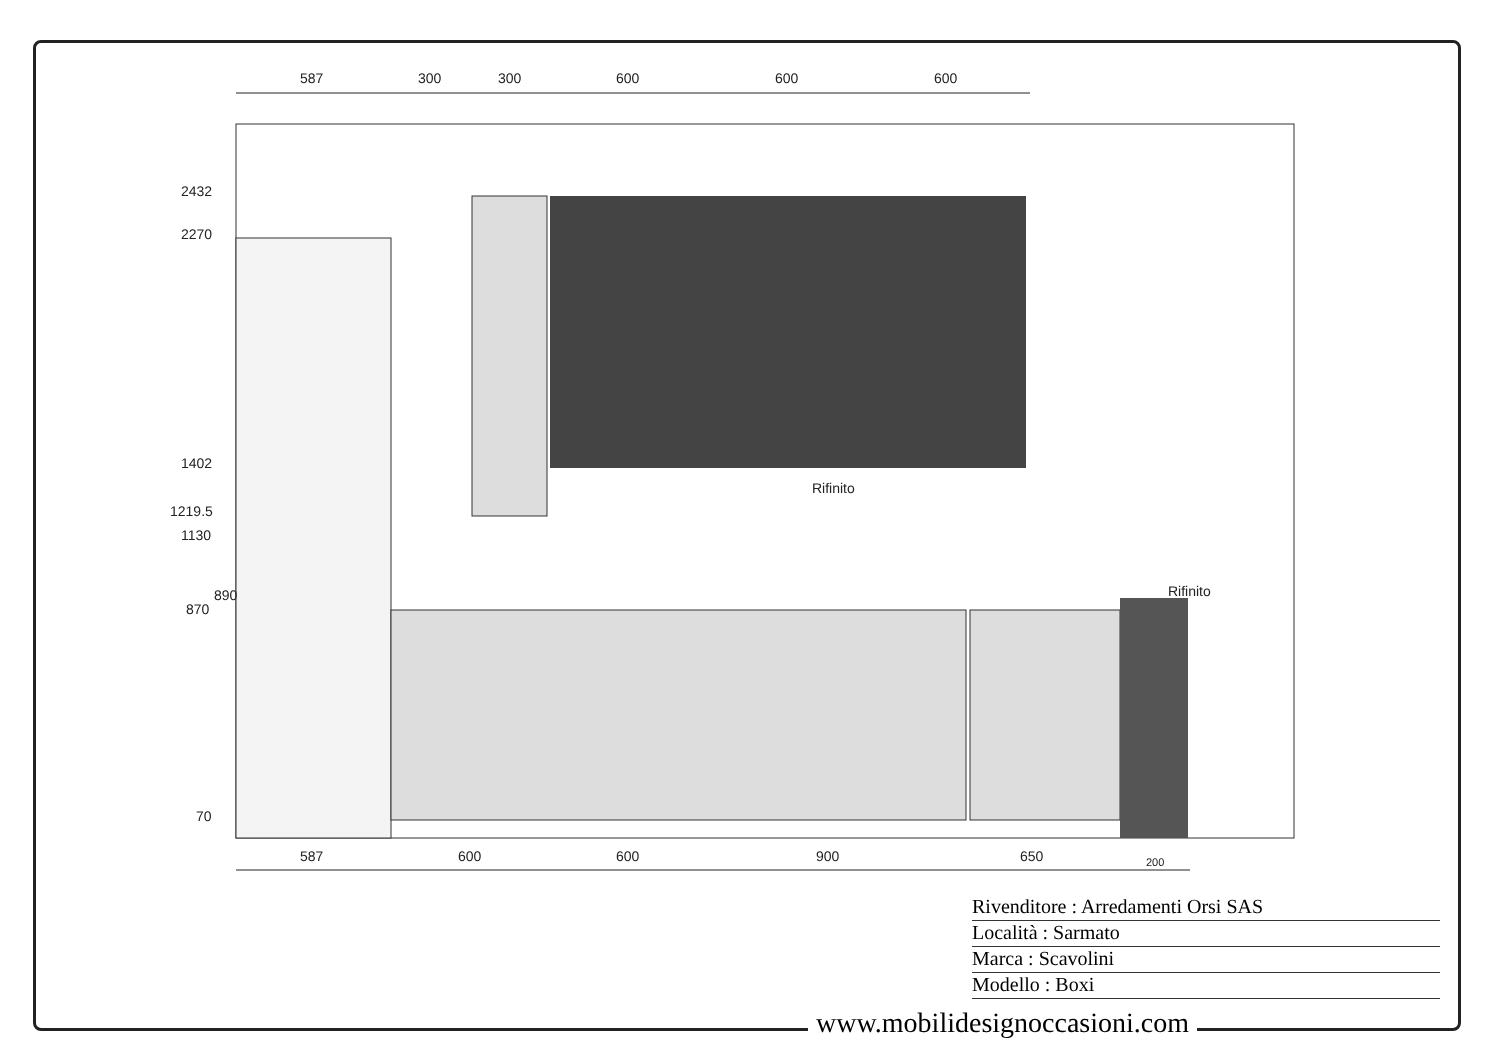587
300
300
600
600
600
2432
2270
1402
1219.5
1130
870
890
70
Rifinito
Rifinito
587
600
600
900
650
200
Rivenditore : Arredamenti Orsi SAS
Località : Sarmato
Marca : Scavolini
Modello : Boxi
www.mobilidesignoccasioni.com